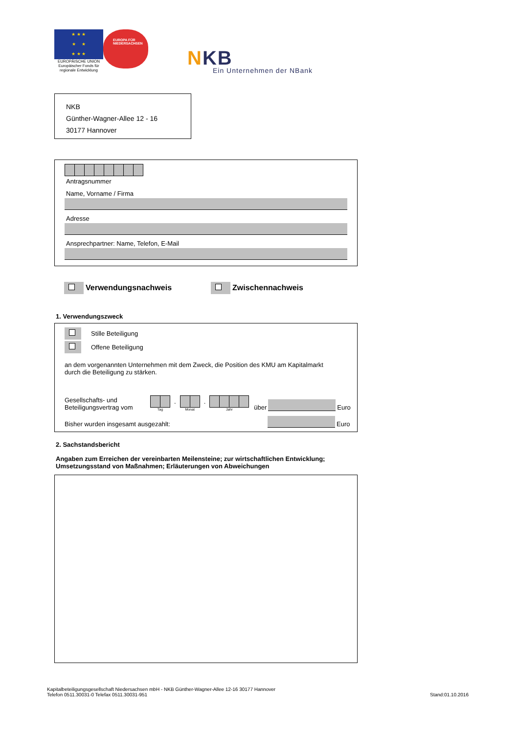★ ★ ★
★ ★
★ ★ ★
EUROPÄISCHE UNION
Europäischer Fonds für
regionale Entwicklung
EUROPA FÜR
NIEDERSACHSEN
NKB
Ein Unternehmen der NBank
NKB
Günther-Wagner-Allee 12 - 16
30177 Hannover
Antragsnummer
Name, Vorname / Firma
Adresse
Ansprechpartner: Name, Telefon, E-Mail
Verwendungsnachweis Zwischennachweis
1. Verwendungszweck
Stille Beteiligung
Offene Beteiligung
an dem vorgenannten Unternehmen mit dem Zweck, die Position des KMU am Kapitalmarkt
durch die Beteiligung zu stärken.
Gesellschafts- und
Beteiligungsvertrag vom
Tag.
Monat.
Jahr über Euro
Bisher wurden insgesamt ausgezahlt: Euro
2. Sachstandsbericht
Angaben zum Erreichen der vereinbarten Meilensteine; zur wirtschaftlichen Entwicklung;
Umsetzungsstand von Maßnahmen; Erläuterungen von Abweichungen
Kapitalbeteiligungsgesellschaft Niedersachsen mbH - NKB Günther-Wagner-Allee 12-16 30177 Hannover
Telefon 0511.30031-0 Telefax 0511.30031-951 Stand:01.10.2016